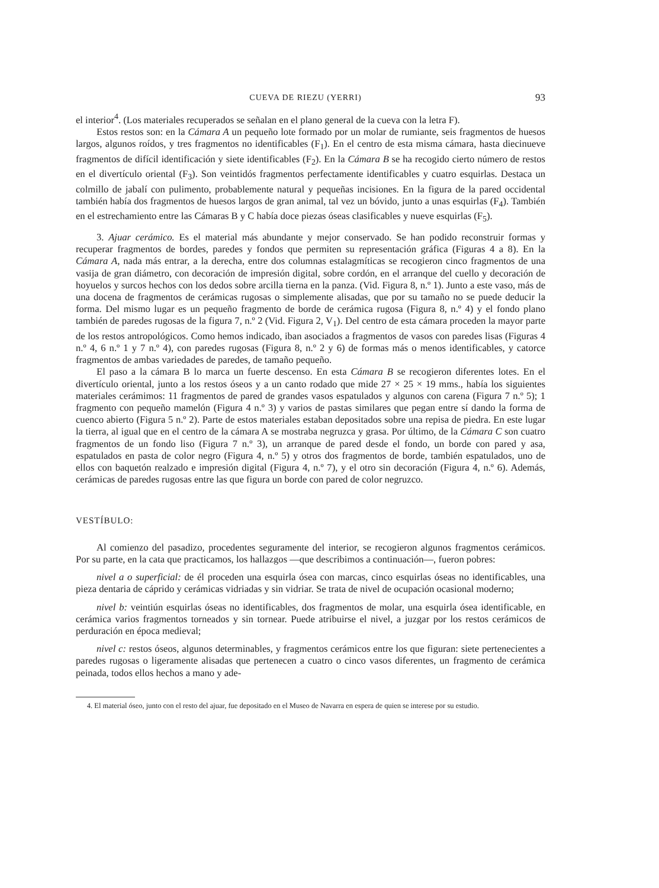CUEVA DE RIEZU (YERRI) 93
el interior<sup>4</sup>. (Los materiales recuperados se señalan en el plano general de la cueva con la letra F).
Estos restos son: en la Cámara A un pequeño lote formado por un molar de rumiante, seis fragmentos de huesos largos, algunos roídos, y tres fragmentos no identificables (F<sub>1</sub>). En el centro de esta misma cámara, hasta diecinueve fragmentos de difícil identificación y siete identificables (F<sub>2</sub>). En la Cámara B se ha recogido cierto número de restos en el divertículo oriental (F<sub>3</sub>). Son veintidós fragmentos perfectamente identificables y cuatro esquirlas. Destaca un colmillo de jabalí con pulimento, probablemente natural y pequeñas incisiones. En la figura de la pared occidental también había dos fragmentos de huesos largos de gran animal, tal vez un bóvido, junto a unas esquirlas (F<sub>4</sub>). También en el estrechamiento entre las Cámaras B y C había doce piezas óseas clasificables y nueve esquirlas (F<sub>5</sub>).
3. Ajuar cerámico. Es el material más abundante y mejor conservado. Se han podido reconstruir formas y recuperar fragmentos de bordes, paredes y fondos que permiten su representación gráfica (Figuras 4 a 8). En la Cámara A, nada más entrar, a la derecha, entre dos columnas estalagmíticas se recogieron cinco fragmentos de una vasija de gran diámetro, con decoración de impresión digital, sobre cordón, en el arranque del cuello y decoración de hoyuelos y surcos hechos con los dedos sobre arcilla tierna en la panza. (Vid. Figura 8, n.º 1). Junto a este vaso, más de una docena de fragmentos de cerámicas rugosas o simplemente alisadas, que por su tamaño no se puede deducir la forma. Del mismo lugar es un pequeño fragmento de borde de cerámica rugosa (Figura 8, n.º 4) y el fondo plano también de paredes rugosas de la figura 7, n.º 2 (Vid. Figura 2, V<sub>1</sub>). Del centro de esta cámara proceden la mayor parte de los restos antropológicos. Como hemos indicado, iban asociados a fragmentos de vasos con paredes lisas (Figuras 4 n.º 4, 6 n.º 1 y 7 n.º 4), con paredes rugosas (Figura 8, n.º 2 y 6) de formas más o menos identificables, y catorce fragmentos de ambas variedades de paredes, de tamaño pequeño.
El paso a la cámara B lo marca un fuerte descenso. En esta Cámara B se recogieron diferentes lotes. En el divertículo oriental, junto a los restos óseos y a un canto rodado que mide 27 × 25 × 19 mms., había los siguientes materiales cerámimos: 11 fragmentos de pared de grandes vasos espatulados y algunos con carena (Figura 7 n.º 5); 1 fragmento con pequeño mamelón (Figura 4 n.º 3) y varios de pastas similares que pegan entre sí dando la forma de cuenco abierto (Figura 5 n.º 2). Parte de estos materiales estaban depositados sobre una repisa de piedra. En este lugar la tierra, al igual que en el centro de la cámara A se mostraba negruzca y grasa. Por último, de la Cámara C son cuatro fragmentos de un fondo liso (Figura 7 n.º 3), un arranque de pared desde el fondo, un borde con pared y asa, espatulados en pasta de color negro (Figura 4, n.º 5) y otros dos fragmentos de borde, también espatulados, uno de ellos con baquetón realzado e impresión digital (Figura 4, n.º 7), y el otro sin decoración (Figura 4, n.º 6). Además, cerámicas de paredes rugosas entre las que figura un borde con pared de color negruzco.
VESTÍBULO:
Al comienzo del pasadizo, procedentes seguramente del interior, se recogieron algunos fragmentos cerámicos. Por su parte, en la cata que practicamos, los hallazgos —que describimos a continuación—, fueron pobres:
nivel a o superficial: de él proceden una esquirla ósea con marcas, cinco esquirlas óseas no identificables, una pieza dentaria de cáprido y cerámicas vidriadas y sin vidriar. Se trata de nivel de ocupación ocasional moderno;
nivel b: veintiún esquirlas óseas no identificables, dos fragmentos de molar, una esquirla ósea identificable, en cerámica varios fragmentos torneados y sin tornear. Puede atribuirse el nivel, a juzgar por los restos cerámicos de perduración en época medieval;
nivel c: restos óseos, algunos determinables, y fragmentos cerámicos entre los que figuran: siete pertenecientes a paredes rugosas o ligeramente alisadas que pertenecen a cuatro o cinco vasos diferentes, un fragmento de cerámica peinada, todos ellos hechos a mano y ade-
4. El material óseo, junto con el resto del ajuar, fue depositado en el Museo de Navarra en espera de quien se interese por su estudio.